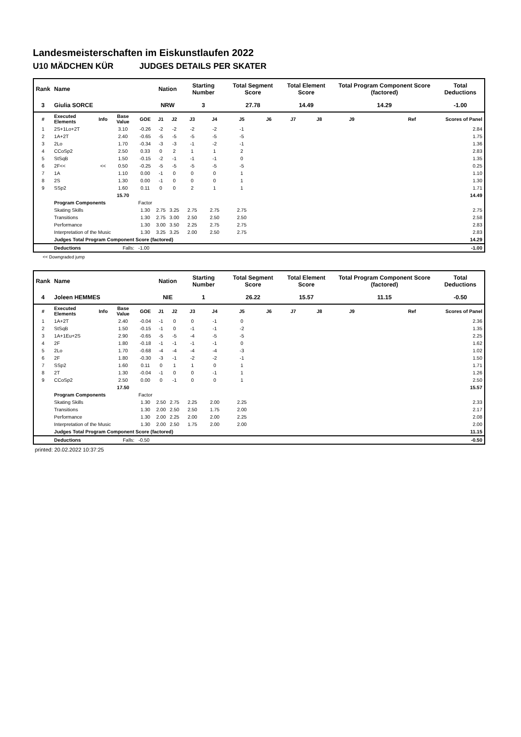Landesmeisterschaften im Eiskunstlaufen 2022
U10 MÄDCHEN KÜR JUDGES DETAILS PER SKATER
| Rank | Name | | | | Nation | | Starting Number | | Total Segment Score | | Total Element Score | | Total Program Component Score (factored) | | | Total Deductions |
| --- | --- | --- | --- | --- | --- | --- | --- | --- | --- | --- | --- | --- | --- | --- | --- | --- |
| 3 | Giulia SORCE | | | | NRW | | 3 | | 27.78 | | 14.49 | | 14.29 | | | -1.00 |
| # | Executed Elements | Info | Base Value | GOE | J1 | J2 | J3 | J4 | J5 | J6 | J7 | J8 | J9 | | Ref | Scores of Panel |
| 1 | 2S+1Lo+2T | | 3.10 | -0.26 | -2 | -2 | -2 | -2 | -1 | | | | | | | 2.84 |
| 2 | 1A+2T | | 2.40 | -0.65 | -5 | -5 | -5 | -5 | -5 | | | | | | | 1.75 |
| 3 | 2Lo | | 1.70 | -0.34 | -3 | -3 | -1 | -2 | -1 | | | | | | | 1.36 |
| 4 | CCoSp2 | | 2.50 | 0.33 | 0 | 2 | 1 | 1 | 2 | | | | | | | 2.83 |
| 5 | StSqB | | 1.50 | -0.15 | -2 | -1 | -1 | -1 | 0 | | | | | | | 1.35 |
| 6 | 2F<< | << | 0.50 | -0.25 | -5 | -5 | -5 | -5 | -5 | | | | | | | 0.25 |
| 7 | 1A | | 1.10 | 0.00 | -1 | 0 | 0 | 0 | 1 | | | | | | | 1.10 |
| 8 | 2S | | 1.30 | 0.00 | -1 | 0 | 0 | 0 | 1 | | | | | | | 1.30 |
| 9 | SSp2 | | 1.60 | 0.11 | 0 | 0 | 2 | 1 | 1 | | | | | | | 1.71 |
| | | | 15.70 | | | | | | | | | | | | | 14.49 |
| | Program Components | | | Factor | | | | | | | | | | | | |
| | Skating Skills | | | 1.30 | 2.75 | 3.25 | 2.75 | 2.75 | 2.75 | | | | | | | 2.75 |
| | Transitions | | | 1.30 | 2.75 | 3.00 | 2.50 | 2.50 | 2.50 | | | | | | | 2.58 |
| | Performance | | | 1.30 | 3.00 | 3.50 | 2.25 | 2.75 | 2.75 | | | | | | | 2.83 |
| | Interpretation of the Music | | | 1.30 | 3.25 | 3.25 | 2.00 | 2.50 | 2.75 | | | | | | | 2.83 |
| | Judges Total Program Component Score (factored) | | | | | | | | | | | | | | | 14.29 |
| | Deductions | | Falls: | -1.00 | | | | | | | | | | | | -1.00 |
<< Downgraded jump
| Rank | Name | | | | Nation | | Starting Number | | Total Segment Score | | Total Element Score | | Total Program Component Score (factored) | | | Total Deductions |
| --- | --- | --- | --- | --- | --- | --- | --- | --- | --- | --- | --- | --- | --- | --- | --- | --- |
| 4 | Joleen HEMMES | | | | NIE | | 1 | | 26.22 | | 15.57 | | 11.15 | | | -0.50 |
| # | Executed Elements | Info | Base Value | GOE | J1 | J2 | J3 | J4 | J5 | J6 | J7 | J8 | J9 | | Ref | Scores of Panel |
| 1 | 1A+2T | | 2.40 | -0.04 | -1 | 0 | 0 | -1 | 0 | | | | | | | 2.36 |
| 2 | StSqB | | 1.50 | -0.15 | -1 | 0 | -1 | -1 | -2 | | | | | | | 1.35 |
| 3 | 1A+1Eu+2S | | 2.90 | -0.65 | -5 | -5 | -4 | -5 | -5 | | | | | | | 2.25 |
| 4 | 2F | | 1.80 | -0.18 | -1 | -1 | -1 | -1 | 0 | | | | | | | 1.62 |
| 5 | 2Lo | | 1.70 | -0.68 | -4 | -4 | -4 | -4 | -3 | | | | | | | 1.02 |
| 6 | 2F | | 1.80 | -0.30 | -3 | -1 | -2 | -2 | -1 | | | | | | | 1.50 |
| 7 | SSp2 | | 1.60 | 0.11 | 0 | 1 | 1 | 0 | 1 | | | | | | | 1.71 |
| 8 | 2T | | 1.30 | -0.04 | -1 | 0 | 0 | -1 | 1 | | | | | | | 1.26 |
| 9 | CCoSp2 | | 2.50 | 0.00 | 0 | -1 | 0 | 0 | 1 | | | | | | | 2.50 |
| | | | 17.50 | | | | | | | | | | | | | 15.57 |
| | Program Components | | | Factor | | | | | | | | | | | | |
| | Skating Skills | | | 1.30 | 2.50 | 2.75 | 2.25 | 2.00 | 2.25 | | | | | | | 2.33 |
| | Transitions | | | 1.30 | 2.00 | 2.50 | 2.50 | 1.75 | 2.00 | | | | | | | 2.17 |
| | Performance | | | 1.30 | 2.00 | 2.25 | 2.00 | 2.00 | 2.25 | | | | | | | 2.08 |
| | Interpretation of the Music | | | 1.30 | 2.00 | 2.50 | 1.75 | 2.00 | 2.00 | | | | | | | 2.00 |
| | Judges Total Program Component Score (factored) | | | | | | | | | | | | | | | 11.15 |
| | Deductions | | Falls: | -0.50 | | | | | | | | | | | | -0.50 |
printed: 20.02.2022 10:37:25